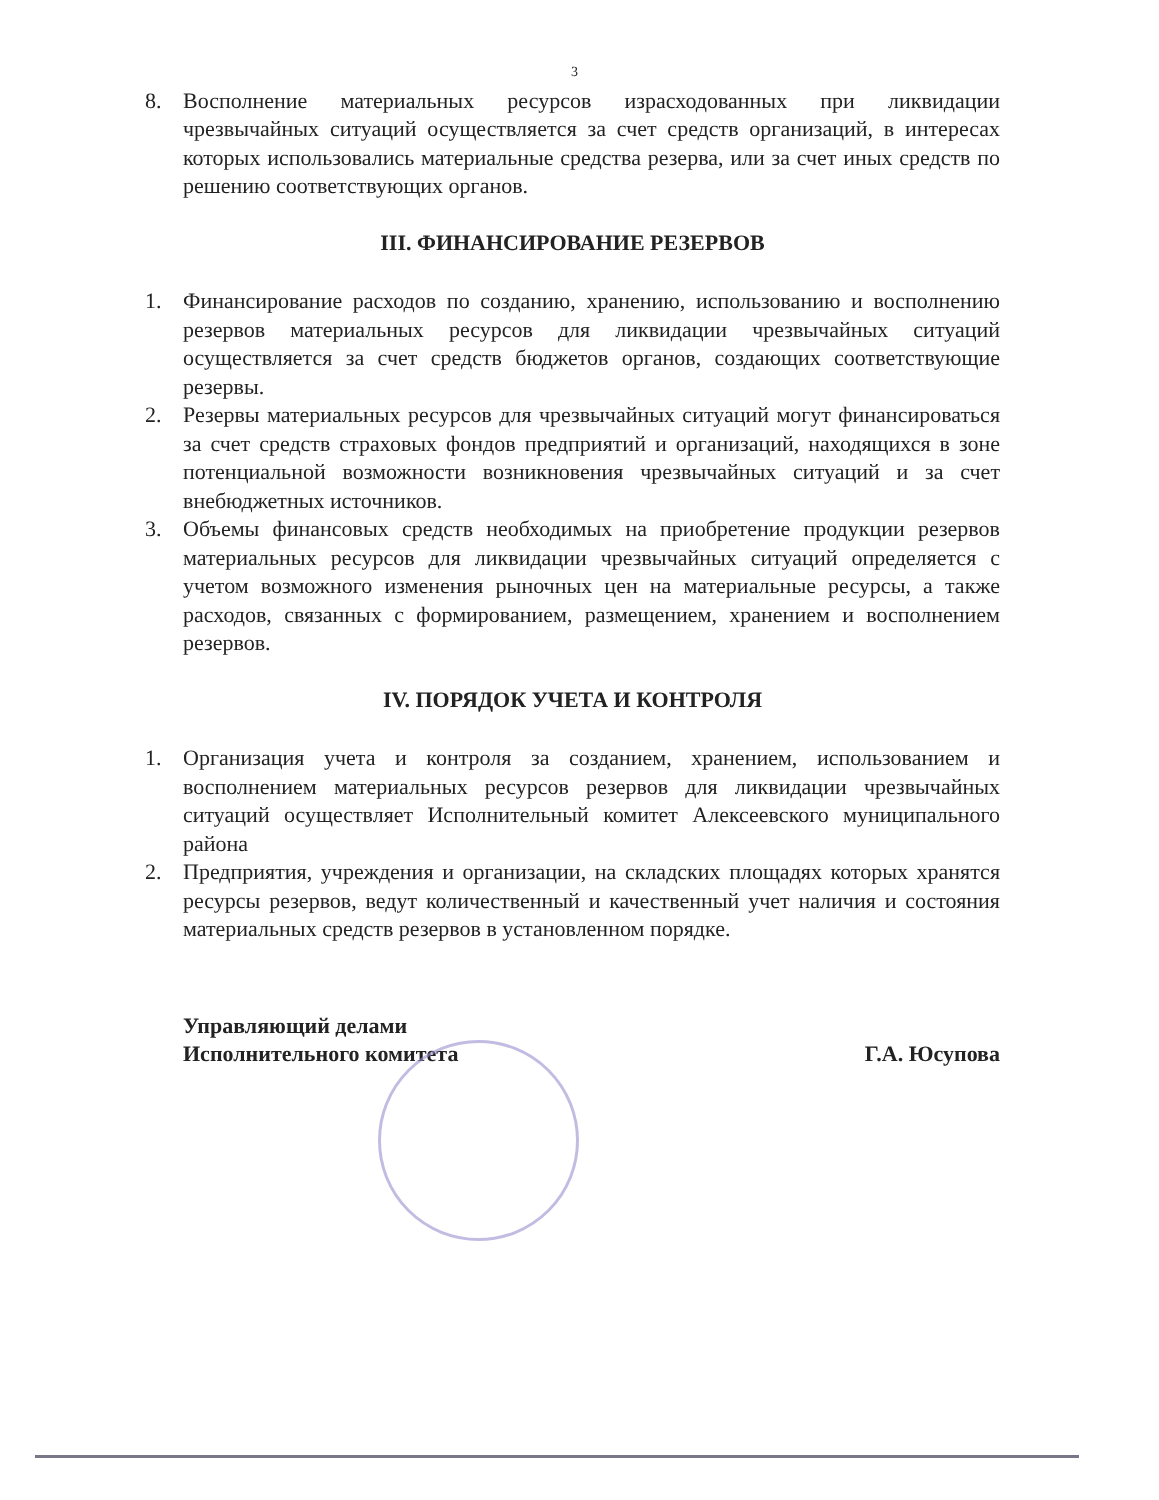3
8. Восполнение материальных ресурсов израсходованных при ликвидации чрезвычайных ситуаций осуществляется за счет средств организаций, в интересах которых использовались материальные средства резерва, или за счет иных средств по решению соответствующих органов.
III. ФИНАНСИРОВАНИЕ РЕЗЕРВОВ
1. Финансирование расходов по созданию, хранению, использованию и восполнению резервов материальных ресурсов для ликвидации чрезвычайных ситуаций осуществляется за счет средств бюджетов органов, создающих соответствующие резервы.
2. Резервы материальных ресурсов для чрезвычайных ситуаций могут финансироваться за счет средств страховых фондов предприятий и организаций, находящихся в зоне потенциальной возможности возникновения чрезвычайных ситуаций и за счет внебюджетных источников.
3. Объемы финансовых средств необходимых на приобретение продукции резервов материальных ресурсов для ликвидации чрезвычайных ситуаций определяется с учетом возможного изменения рыночных цен на материальные ресурсы, а также расходов, связанных с формированием, размещением, хранением и восполнением резервов.
IV. ПОРЯДОК УЧЕТА И КОНТРОЛЯ
1. Организация учета и контроля за созданием, хранением, использованием и восполнением материальных ресурсов резервов для ликвидации чрезвычайных ситуаций осуществляет Исполнительный комитет Алексеевского муниципального района
2. Предприятия, учреждения и организации, на складских площадях которых хранятся ресурсы резервов, ведут количественный и качественный учет наличия и состояния материальных средств резервов в установленном порядке.
Управляющий делами
Исполнительного комитета
Г.А. Юсупова